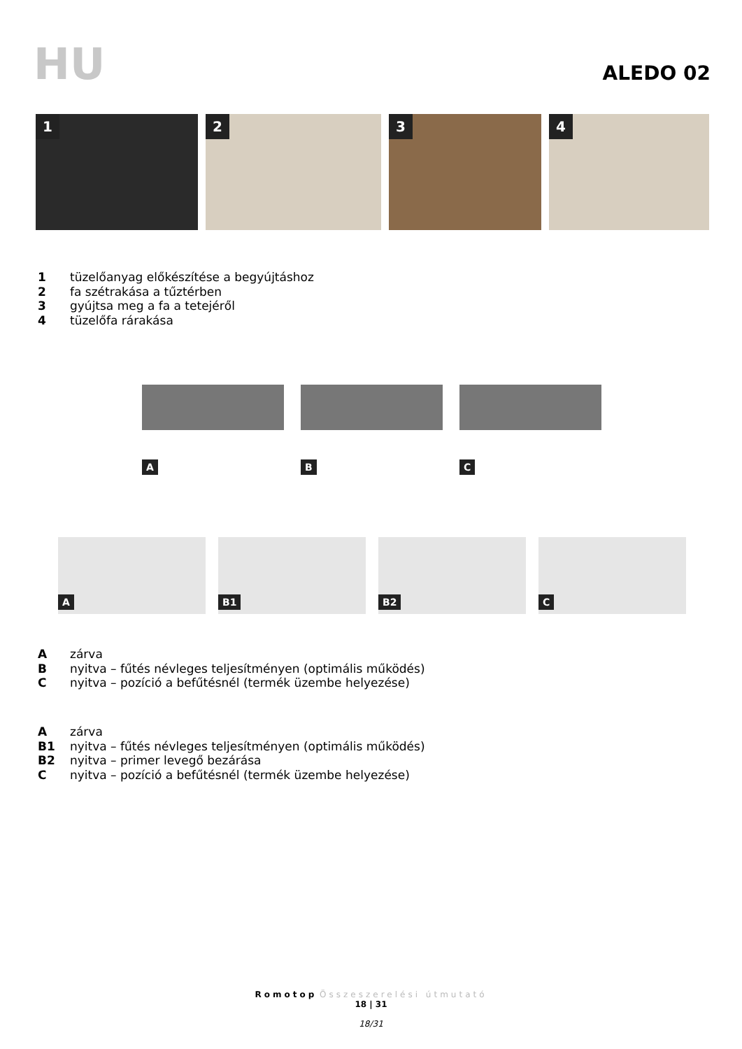HU ALEDO 02
1
2
3
4
1 tüzelőanyag előkészítése a begyújtáshoz
2 fa szétrakása a tűztérben
3 gyújtsa meg a fa a tetejéről
4 tüzelőfa rárakása
A
B
C
A
B1
B2
C
Azárva
Bnyitva – fűtés névleges teljesítményen (optimális működés)
Cnyitva – pozíció a befűtésnél (termék üzembe helyezése)
Azárva
B1 nyitva – fűtés névleges teljesítményen (optimális működés)
B2 nyitva – primer levegő bezárása
Cnyitva – pozíció a befűtésnél (termék üzembe helyezése)
Romotop Összeszerelési útmutató
18 | 31
18/31